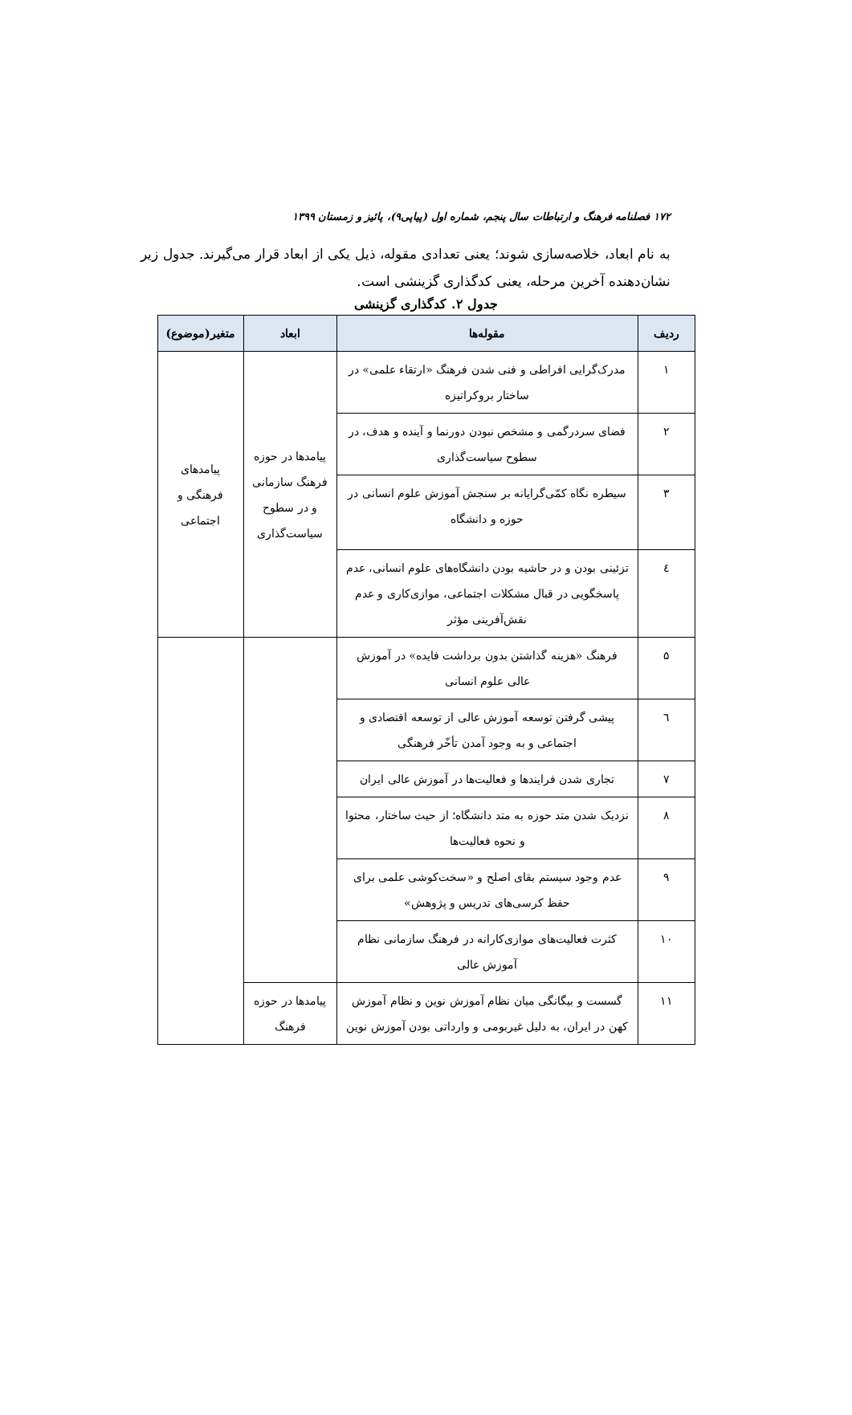۱۷۲ فصلنامه فرهنگ و ارتباطات سال پنجم، شماره اول (پیاپی۹)، پائیز و زمستان ۱۳۹۹
به نام ابعاد، خلاصه‌سازی شوند؛ یعنی تعدادی مقوله، ذیل یکی از ابعاد قرار می‌گیرند. جدول زیر نشان‌دهنده آخرین مرحله، یعنی کدگذاری گزینشی است.
جدول ۲. کدگذاری گزینشی
| ردیف | مقوله‌ها | ابعاد | متغیر(موضوع) |
| --- | --- | --- | --- |
| ۱ | مدرک‌گرایی افراطی و فنی شدن فرهنگ «ارتقاء علمی» در ساختار بروکراتیزه | پیامدها در حوزه فرهنگ سازمانی و در سطوح سیاست‌گذاری | پیامدهای فرهنگی و اجتماعی |
| ۲ | فضای سردرگمی و مشخص نبودن دورنما و آینده و هدف، در سطوح سیاست‌گذاری | | |
| ۳ | سیطره نگاه کمّی‌گرایانه بر سنجش آموزش علوم انسانی در حوزه و دانشگاه | | |
| ٤ | تزئینی بودن و در حاشیه بودن دانشگاه‌های علوم انسانی، عدم پاسخگویی در قبال مشکلات اجتماعی، موازی‌کاری و عدم نقش‌آفرینی مؤثر | | |
| ۵ | فرهنگ «هزینه گذاشتن بدون برداشت فایده» در آموزش عالی علوم انسانی | | |
| ٦ | پیشی گرفتن توسعه آموزش عالی از توسعه اقتصادی و اجتماعی و به وجود آمدن تأخّر فرهنگی | | |
| ۷ | تجاری شدن فرایندها و فعالیت‌ها در آموزش عالی ایران | | |
| ۸ | نزدیک شدن متد حوزه به متد دانشگاه؛ از حیث ساختار، محتوا و نحوه فعالیت‌ها | | |
| ۹ | عدم وجود سیستم بقای اصلح و «سخت‌کوشی علمی برای حفظ کرسی‌های تدریس و پژوهش» | | |
| ۱۰ | کثرت فعالیت‌های موازی‌کارانه در فرهنگ سازمانی نظام آموزش عالی | | |
| ۱۱ | گسست و بیگانگی میان نظام آموزش نوین و نظام آموزش کهن در ایران، به دلیل غیربومی و وارداتی بودن آموزش نوین | پیامدها در حوزه فرهنگ | |